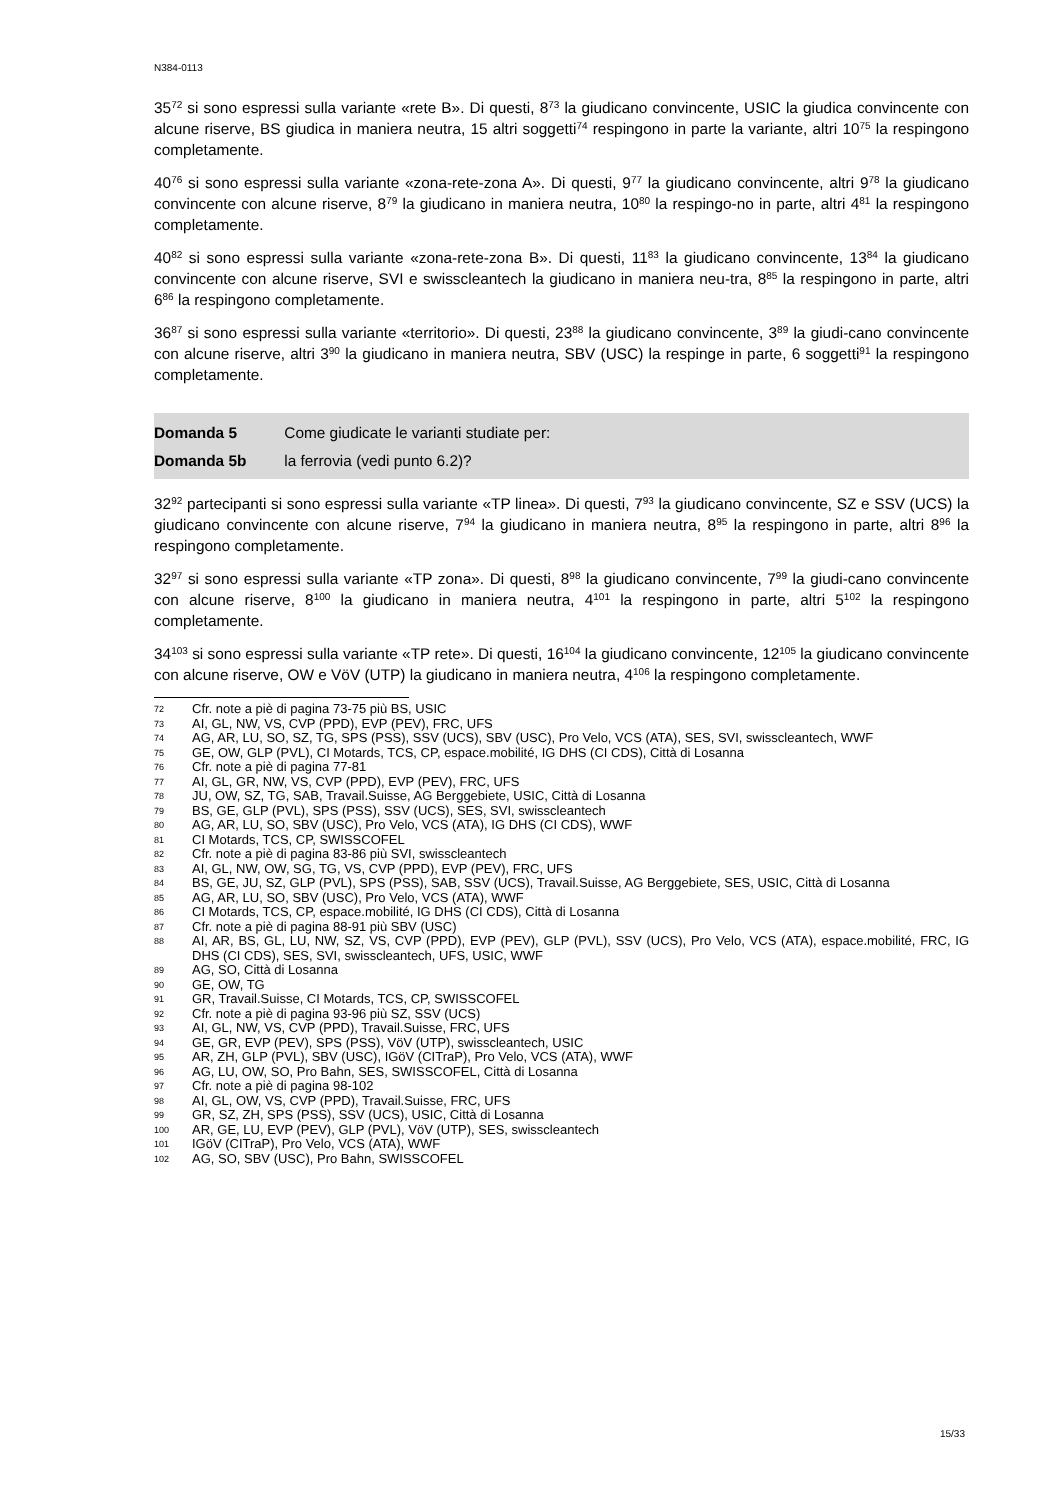N384-0113
35<sup>72</sup> si sono espressi sulla variante «rete B». Di questi, 8<sup>73</sup> la giudicano convincente, USIC la giudica convincente con alcune riserve, BS giudica in maniera neutra, 15 altri soggetti<sup>74</sup> respingono in parte la variante, altri 10<sup>75</sup> la respingono completamente.
40<sup>76</sup> si sono espressi sulla variante «zona-rete-zona A». Di questi, 9<sup>77</sup> la giudicano convincente, altri 9<sup>78</sup> la giudicano convincente con alcune riserve, 8<sup>79</sup> la giudicano in maniera neutra, 10<sup>80</sup> la respingo-no in parte, altri 4<sup>81</sup> la respingono completamente.
40<sup>82</sup> si sono espressi sulla variante «zona-rete-zona B». Di questi, 11<sup>83</sup> la giudicano convincente, 13<sup>84</sup> la giudicano convincente con alcune riserve, SVI e swisscleantech la giudicano in maniera neu-tra, 8<sup>85</sup> la respingono in parte, altri 6<sup>86</sup> la respingono completamente.
36<sup>87</sup> si sono espressi sulla variante «territorio». Di questi, 23<sup>88</sup> la giudicano convincente, 3<sup>89</sup> la giudi-cano convincente con alcune riserve, altri 3<sup>90</sup> la giudicano in maniera neutra, SBV (USC) la respinge in parte, 6 soggetti<sup>91</sup> la respingono completamente.
Domanda 5 Come giudicate le varianti studiate per:
Domanda 5b la ferrovia (vedi punto 6.2)?
32<sup>92</sup> partecipanti si sono espressi sulla variante «TP linea». Di questi, 7<sup>93</sup> la giudicano convincente, SZ e SSV (UCS) la giudicano convincente con alcune riserve, 7<sup>94</sup> la giudicano in maniera neutra, 8<sup>95</sup> la respingono in parte, altri 8<sup>96</sup> la respingono completamente.
32<sup>97</sup> si sono espressi sulla variante «TP zona». Di questi, 8<sup>98</sup> la giudicano convincente, 7<sup>99</sup> la giudi-cano convincente con alcune riserve, 8<sup>100</sup> la giudicano in maniera neutra, 4<sup>101</sup> la respingono in parte, altri 5<sup>102</sup> la respingono completamente.
34<sup>103</sup> si sono espressi sulla variante «TP rete». Di questi, 16<sup>104</sup> la giudicano convincente, 12<sup>105</sup> la giudicano convincente con alcune riserve, OW e VöV (UTP) la giudicano in maniera neutra, 4<sup>106</sup> la respingono completamente.
72 Cfr. note a piè di pagina 73-75 più BS, USIC
73 AI, GL, NW, VS, CVP (PPD), EVP (PEV), FRC, UFS
74 AG, AR, LU, SO, SZ, TG, SPS (PSS), SSV (UCS), SBV (USC), Pro Velo, VCS (ATA), SES, SVI, swisscleantech, WWF
75 GE, OW, GLP (PVL), CI Motards, TCS, CP, espace.mobilité, IG DHS (CI CDS), Città di Losanna
76 Cfr. note a piè di pagina 77-81
77 AI, GL, GR, NW, VS, CVP (PPD), EVP (PEV), FRC, UFS
78 JU, OW, SZ, TG, SAB, Travail.Suisse, AG Berggebiete, USIC, Città di Losanna
79 BS, GE, GLP (PVL), SPS (PSS), SSV (UCS), SES, SVI, swisscleantech
80 AG, AR, LU, SO, SBV (USC), Pro Velo, VCS (ATA), IG DHS (CI CDS), WWF
81 CI Motards, TCS, CP, SWISSCOFEL
82 Cfr. note a piè di pagina 83-86 più SVI, swisscleantech
83 AI, GL, NW, OW, SG, TG, VS, CVP (PPD), EVP (PEV), FRC, UFS
84 BS, GE, JU, SZ, GLP (PVL), SPS (PSS), SAB, SSV (UCS), Travail.Suisse, AG Berggebiete, SES, USIC, Città di Losanna
85 AG, AR, LU, SO, SBV (USC), Pro Velo, VCS (ATA), WWF
86 CI Motards, TCS, CP, espace.mobilité, IG DHS (CI CDS), Città di Losanna
87 Cfr. note a piè di pagina 88-91 più SBV (USC)
88 AI, AR, BS, GL, LU, NW, SZ, VS, CVP (PPD), EVP (PEV), GLP (PVL), SSV (UCS), Pro Velo, VCS (ATA), espace.mobilité, FRC, IG DHS (CI CDS), SES, SVI, swisscleantech, UFS, USIC, WWF
89 AG, SO, Città di Losanna
90 GE, OW, TG
91 GR, Travail.Suisse, CI Motards, TCS, CP, SWISSCOFEL
92 Cfr. note a piè di pagina 93-96 più SZ, SSV (UCS)
93 AI, GL, NW, VS, CVP (PPD), Travail.Suisse, FRC, UFS
94 GE, GR, EVP (PEV), SPS (PSS), VöV (UTP), swisscleantech, USIC
95 AR, ZH, GLP (PVL), SBV (USC), IGöV (CITraP), Pro Velo, VCS (ATA), WWF
96 AG, LU, OW, SO, Pro Bahn, SES, SWISSCOFEL, Città di Losanna
97 Cfr. note a piè di pagina 98-102
98 AI, GL, OW, VS, CVP (PPD), Travail.Suisse, FRC, UFS
99 GR, SZ, ZH, SPS (PSS), SSV (UCS), USIC, Città di Losanna
100 AR, GE, LU, EVP (PEV), GLP (PVL), VöV (UTP), SES, swisscleantech
101 IGöV (CITraP), Pro Velo, VCS (ATA), WWF
102 AG, SO, SBV (USC), Pro Bahn, SWISSCOFEL
15/33